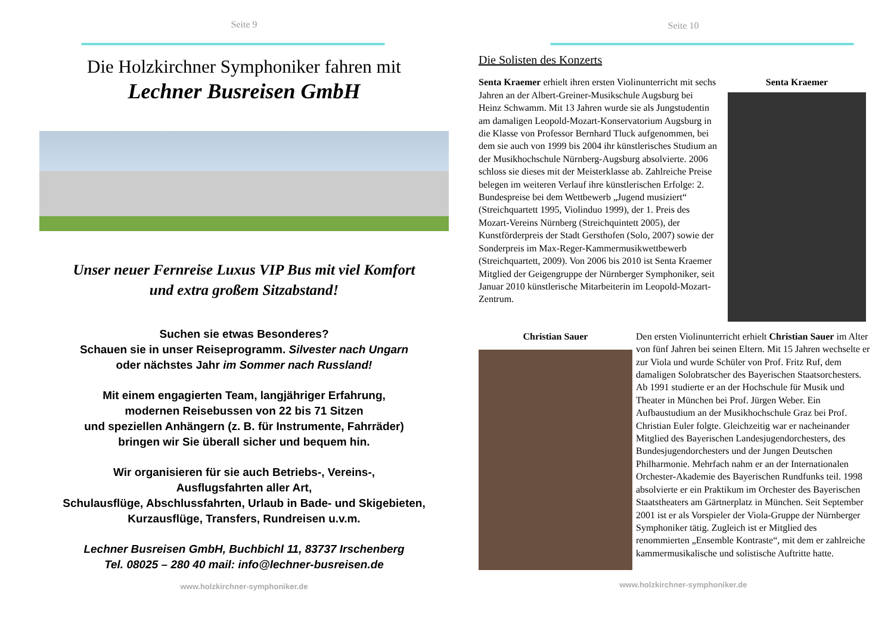Seite 9
Die Holzkirchner Symphoniker fahren mit
Lechner Busreisen GmbH
Unser neuer Fernreise Luxus VIP Bus mit viel Komfort
und extra großem Sitzabstand!
Suchen sie etwas Besonderes?
Schauen sie in unser Reiseprogramm. Silvester nach Ungarn
oder nächstes Jahr im Sommer nach Russland!
Mit einem engagierten Team, langjähriger Erfahrung,
modernen Reisebussen von 22 bis 71 Sitzen
und speziellen Anhängern (z. B. für Instrumente, Fahrräder)
bringen wir Sie überall sicher und bequem hin.
Wir organisieren für sie auch Betriebs-, Vereins-,
Ausflugsfahrten aller Art,
Schulausflüge, Abschlussfahrten, Urlaub in Bade- und Skigebieten,
Kurzausflüge, Transfers, Rundreisen u.v.m.
Lechner Busreisen GmbH, Buchbichl 11, 83737 Irschenberg
Tel. 08025 – 280 40 mail: info@lechner-busreisen.de
www.holzkirchner-symphoniker.de
Seite 10
Die Solisten des Konzerts
Senta Kraemer erhielt ihren ersten Violinunterricht mit sechs Jahren an der Albert-Greiner-Musikschule Augsburg bei Heinz Schwamm. Mit 13 Jahren wurde sie als Jungstudentin am damaligen Leopold-Mozart-Konservatorium Augsburg in die Klasse von Professor Bernhard Tluck aufgenommen, bei dem sie auch von 1999 bis 2004 ihr künstlerisches Studium an der Musikhochschule Nürnberg-Augsburg absolvierte. 2006 schloss sie dieses mit der Meisterklasse ab. Zahlreiche Preise belegen im weiteren Verlauf ihre künstlerischen Erfolge: 2. Bundespreise bei dem Wettbewerb „Jugend musiziert“ (Streichquartett 1995, Violinduo 1999), der 1. Preis des Mozart-Vereins Nürnberg (Streichquintett 2005), der Kunstförderpreis der Stadt Gersthofen (Solo, 2007) sowie der Sonderpreis im Max-Reger-Kammermusikwettbewerb (Streichquartett, 2009). Von 2006 bis 2010 ist Senta Kraemer Mitglied der Geigengruppe der Nürnberger Symphoniker, seit Januar 2010 künstlerische Mitarbeiterin im Leopold-Mozart-Zentrum.
Senta Kraemer
Christian Sauer Den ersten Violinunterricht erhielt Christian Sauer im Alter von fünf Jahren bei seinen Eltern. Mit 15 Jahren wechselte er zur Viola und wurde Schüler von Prof. Fritz Ruf, dem damaligen Solobratscher des Bayerischen Staatsorchesters. Ab 1991 studierte er an der Hochschule für Musik und Theater in München bei Prof. Jürgen Weber. Ein Aufbaustudium an der Musikhochschule Graz bei Prof. Christian Euler folgte. Gleichzeitig war er nacheinander Mitglied des Bayerischen Landesjugendorchesters, des Bundesjugendorchesters und der Jungen Deutschen Philharmonie. Mehrfach nahm er an der Internationalen Orchester-Akademie des Bayerischen Rundfunks teil. 1998 absolvierte er ein Praktikum im Orchester des Bayerischen Staatstheaters am Gärtnerplatz in München. Seit September 2001 ist er als Vorspieler der Viola-Gruppe der Nürnberger Symphoniker tätig. Zugleich ist er Mitglied des renommierten „Ensemble Kontraste“, mit dem er zahlreiche kammermusikalische und solistische Auftritte hatte.
www.holzkirchner-symphoniker.de